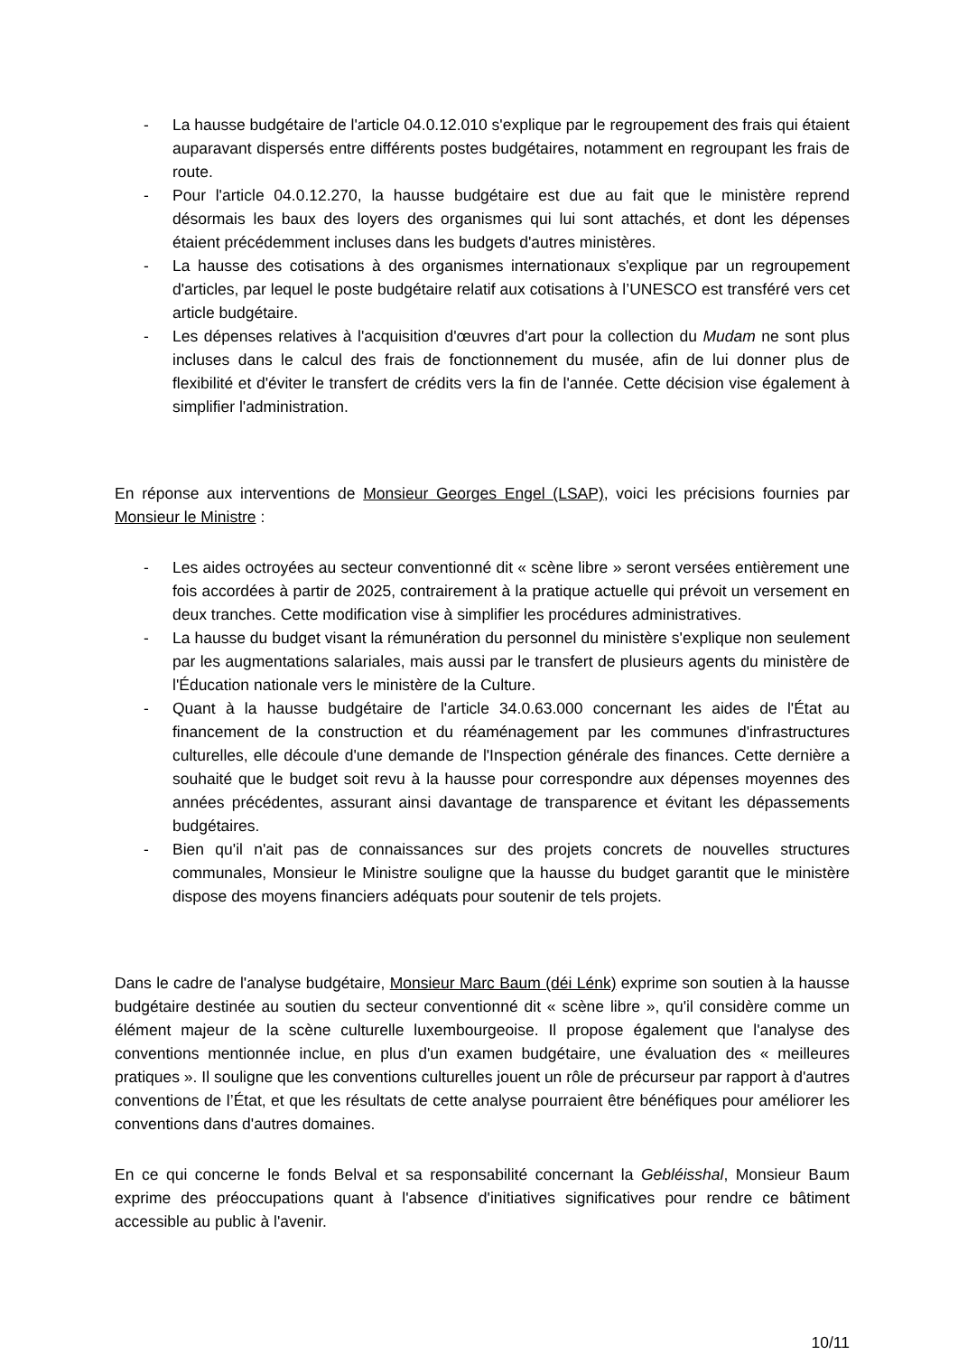- La hausse budgétaire de l'article 04.0.12.010 s'explique par le regroupement des frais qui étaient auparavant dispersés entre différents postes budgétaires, notamment en regroupant les frais de route.
- Pour l'article 04.0.12.270, la hausse budgétaire est due au fait que le ministère reprend désormais les baux des loyers des organismes qui lui sont attachés, et dont les dépenses étaient précédemment incluses dans les budgets d'autres ministères.
- La hausse des cotisations à des organismes internationaux s'explique par un regroupement d'articles, par lequel le poste budgétaire relatif aux cotisations à l’UNESCO est transféré vers cet article budgétaire.
- Les dépenses relatives à l'acquisition d'œuvres d'art pour la collection du Mudam ne sont plus incluses dans le calcul des frais de fonctionnement du musée, afin de lui donner plus de flexibilité et d'éviter le transfert de crédits vers la fin de l'année. Cette décision vise également à simplifier l'administration.
En réponse aux interventions de Monsieur Georges Engel (LSAP), voici les précisions fournies par Monsieur le Ministre :
- Les aides octroyées au secteur conventionné dit « scène libre » seront versées entièrement une fois accordées à partir de 2025, contrairement à la pratique actuelle qui prévoit un versement en deux tranches. Cette modification vise à simplifier les procédures administratives.
- La hausse du budget visant la rémunération du personnel du ministère s'explique non seulement par les augmentations salariales, mais aussi par le transfert de plusieurs agents du ministère de l'Éducation nationale vers le ministère de la Culture.
- Quant à la hausse budgétaire de l'article 34.0.63.000 concernant les aides de l'État au financement de la construction et du réaménagement par les communes d'infrastructures culturelles, elle découle d'une demande de l'Inspection générale des finances. Cette dernière a souhaité que le budget soit revu à la hausse pour correspondre aux dépenses moyennes des années précédentes, assurant ainsi davantage de transparence et évitant les dépassements budgétaires.
- Bien qu'il n'ait pas de connaissances sur des projets concrets de nouvelles structures communales, Monsieur le Ministre souligne que la hausse du budget garantit que le ministère dispose des moyens financiers adéquats pour soutenir de tels projets.
Dans le cadre de l'analyse budgétaire, Monsieur Marc Baum (déi Lénk) exprime son soutien à la hausse budgétaire destinée au soutien du secteur conventionné dit « scène libre », qu'il considère comme un élément majeur de la scène culturelle luxembourgeoise. Il propose également que l'analyse des conventions mentionnée inclue, en plus d'un examen budgétaire, une évaluation des « meilleures pratiques ». Il souligne que les conventions culturelles jouent un rôle de précurseur par rapport à d'autres conventions de l’État, et que les résultats de cette analyse pourraient être bénéfiques pour améliorer les conventions dans d'autres domaines.
En ce qui concerne le fonds Belval et sa responsabilité concernant la Gebléisshal, Monsieur Baum exprime des préoccupations quant à l'absence d'initiatives significatives pour rendre ce bâtiment accessible au public à l'avenir.
10/11